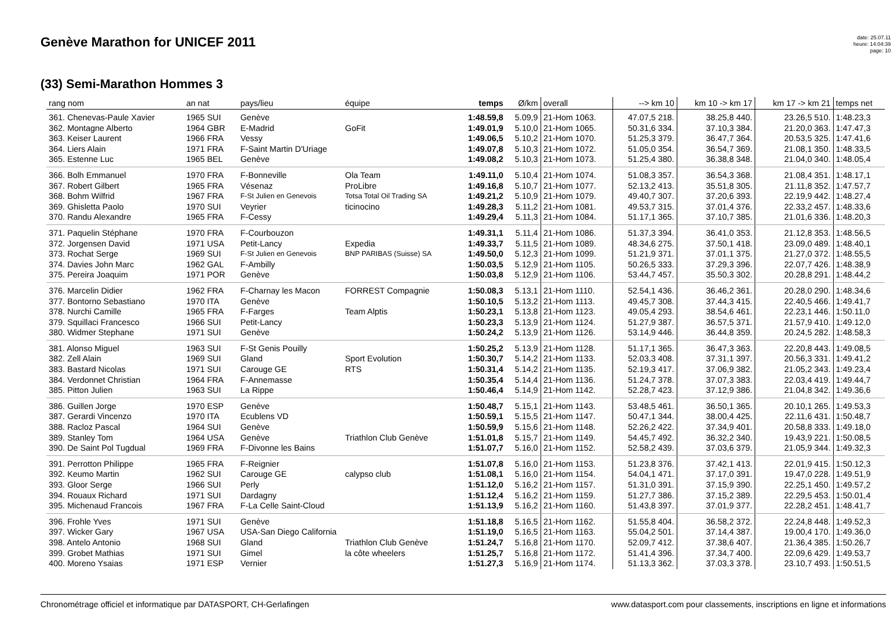Genève Marathon for UNICEF 2011
date: 25.07.11
heure: 14:04:39
page: 10
(33) Semi-Marathon Hommes 3
| rang nom | an nat | pays/lieu | équipe | temps | Ø/km | overall | --> km 10 | km 10 -> km 17 | km 17 -> km 21 | temps net |
| --- | --- | --- | --- | --- | --- | --- | --- | --- | --- | --- |
| 361. Chenevas-Paule Xavier | 1965 SUI | Genève | | 1:48.59,8 | 5.09,9 | 21-Hom 1063. | 47.07,5 218. | 38.25,8 440. | 23.26,5 510. | 1:48.23,3 |
| 362. Montagne Alberto | 1964 GBR | E-Madrid | GoFit | 1:49.01,9 | 5.10,0 | 21-Hom 1065. | 50.31,6 334. | 37.10,3 384. | 21.20,0 363. | 1:47.47,3 |
| 363. Keiser Laurent | 1966 FRA | Vessy | | 1:49.06,5 | 5.10,2 | 21-Hom 1070. | 51.25,3 379. | 36.47,7 364. | 20.53,5 325. | 1:47.41,6 |
| 364. Liers Alain | 1971 FRA | F-Saint Martin D'Uriage | | 1:49.07,8 | 5.10,3 | 21-Hom 1072. | 51.05,0 354. | 36.54,7 369. | 21.08,1 350. | 1:48.33,5 |
| 365. Estenne Luc | 1965 BEL | Genève | | 1:49.08,2 | 5.10,3 | 21-Hom 1073. | 51.25,4 380. | 36.38,8 348. | 21.04,0 340. | 1:48.05,4 |
| 366. Bolh Emmanuel | 1970 FRA | F-Bonneville | Ola Team | 1:49.11,0 | 5.10,4 | 21-Hom 1074. | 51.08,3 357. | 36.54,3 368. | 21.08,4 351. | 1:48.17,1 |
| 367. Robert Gilbert | 1965 FRA | Vésenaz | ProLibre | 1:49.16,8 | 5.10,7 | 21-Hom 1077. | 52.13,2 413. | 35.51,8 305. | 21.11,8 352. | 1:47.57,7 |
| 368. Bohm Wilfrid | 1967 FRA | F-St Julien en Genevois | Totsa Total Oil Trading SA | 1:49.21,2 | 5.10,9 | 21-Hom 1079. | 49.40,7 307. | 37.20,6 393. | 22.19,9 442. | 1:48.27,4 |
| 369. Ghisletta Paolo | 1970 SUI | Veyrier | ticinocino | 1:49.28,3 | 5.11,2 | 21-Hom 1081. | 49.53,7 315. | 37.01,4 376. | 22.33,2 457. | 1:48.33,6 |
| 370. Randu Alexandre | 1965 FRA | F-Cessy | | 1:49.29,4 | 5.11,3 | 21-Hom 1084. | 51.17,1 365. | 37.10,7 385. | 21.01,6 336. | 1:48.20,3 |
| 371. Paquelin Stéphane | 1970 FRA | F-Courbouzon | | 1:49.31,1 | 5.11,4 | 21-Hom 1086. | 51.37,3 394. | 36.41,0 353. | 21.12,8 353. | 1:48.56,5 |
| 372. Jorgensen David | 1971 USA | Petit-Lancy | Expedia | 1:49.33,7 | 5.11,5 | 21-Hom 1089. | 48.34,6 275. | 37.50,1 418. | 23.09,0 489. | 1:48.40,1 |
| 373. Rochat Serge | 1969 SUI | F-St Julien en Genevois | BNP PARIBAS (Suisse) SA | 1:49.50,0 | 5.12,3 | 21-Hom 1099. | 51.21,9 371. | 37.01,1 375. | 21.27,0 372. | 1:48.55,5 |
| 374. Davies John Marc | 1962 GAL | F-Ambilly | | 1:50.03,5 | 5.12,9 | 21-Hom 1105. | 50.26,5 333. | 37.29,3 396. | 22.07,7 426. | 1:48.38,9 |
| 375. Pereira Joaquim | 1971 POR | Genève | | 1:50.03,8 | 5.12,9 | 21-Hom 1106. | 53.44,7 457. | 35.50,3 302. | 20.28,8 291. | 1:48.44,2 |
| 376. Marcelin Didier | 1962 FRA | F-Charnay les Macon | FORREST Compagnie | 1:50.08,3 | 5.13,1 | 21-Hom 1110. | 52.54,1 436. | 36.46,2 361. | 20.28,0 290. | 1:48.34,6 |
| 377. Bontorno Sebastiano | 1970 ITA | Genève | | 1:50.10,5 | 5.13,2 | 21-Hom 1113. | 49.45,7 308. | 37.44,3 415. | 22.40,5 466. | 1:49.41,7 |
| 378. Nurchi Camille | 1965 FRA | F-Farges | Team Alptis | 1:50.23,1 | 5.13,8 | 21-Hom 1123. | 49.05,4 293. | 38.54,6 461. | 22.23,1 446. | 1:50.11,0 |
| 379. Squillaci Francesco | 1966 SUI | Petit-Lancy | | 1:50.23,3 | 5.13,9 | 21-Hom 1124. | 51.27,9 387. | 36.57,5 371. | 21.57,9 410. | 1:49.12,0 |
| 380. Widmer Stephane | 1971 SUI | Genève | | 1:50.24,2 | 5.13,9 | 21-Hom 1126. | 53.14,9 446. | 36.44,8 359. | 20.24,5 282. | 1:48.58,3 |
| 381. Alonso Miguel | 1963 SUI | F-St Genis Pouilly | | 1:50.25,2 | 5.13,9 | 21-Hom 1128. | 51.17,1 365. | 36.47,3 363. | 22.20,8 443. | 1:49.08,5 |
| 382. Zell Alain | 1969 SUI | Gland | Sport Evolution | 1:50.30,7 | 5.14,2 | 21-Hom 1133. | 52.03,3 408. | 37.31,1 397. | 20.56,3 331. | 1:49.41,2 |
| 383. Bastard Nicolas | 1971 SUI | Carouge GE | RTS | 1:50.31,4 | 5.14,2 | 21-Hom 1135. | 52.19,3 417. | 37.06,9 382. | 21.05,2 343. | 1:49.23,4 |
| 384. Verdonnet Christian | 1964 FRA | F-Annemasse | | 1:50.35,4 | 5.14,4 | 21-Hom 1136. | 51.24,7 378. | 37.07,3 383. | 22.03,4 419. | 1:49.44,7 |
| 385. Pitton Julien | 1963 SUI | La Rippe | | 1:50.46,4 | 5.14,9 | 21-Hom 1142. | 52.28,7 423. | 37.12,9 386. | 21.04,8 342. | 1:49.36,6 |
| 386. Guillen Jorge | 1970 ESP | Genève | | 1:50.48,7 | 5.15,1 | 21-Hom 1143. | 53.48,5 461. | 36.50,1 365. | 20.10,1 265. | 1:49.53,3 |
| 387. Gerardi Vincenzo | 1970 ITA | Ecublens VD | | 1:50.59,1 | 5.15,5 | 21-Hom 1147. | 50.47,1 344. | 38.00,4 425. | 22.11,6 431. | 1:50.48,7 |
| 388. Racloz Pascal | 1964 SUI | Genève | | 1:50.59,9 | 5.15,6 | 21-Hom 1148. | 52.26,2 422. | 37.34,9 401. | 20.58,8 333. | 1:49.18,0 |
| 389. Stanley Tom | 1964 USA | Genève | Triathlon Club Genève | 1:51.01,8 | 5.15,7 | 21-Hom 1149. | 54.45,7 492. | 36.32,2 340. | 19.43,9 221. | 1:50.08,5 |
| 390. De Saint Pol Tugdual | 1969 FRA | F-Divonne les Bains | | 1:51.07,7 | 5.16,0 | 21-Hom 1152. | 52.58,2 439. | 37.03,6 379. | 21.05,9 344. | 1:49.32,3 |
| 391. Perrotton Philippe | 1965 FRA | F-Reignier | | 1:51.07,8 | 5.16,0 | 21-Hom 1153. | 51.23,8 376. | 37.42,1 413. | 22.01,9 415. | 1:50.12,3 |
| 392. Keumo Martin | 1962 SUI | Carouge GE | calypso club | 1:51.08,1 | 5.16,0 | 21-Hom 1154. | 54.04,1 471. | 37.17,0 391. | 19.47,0 228. | 1:49.51,9 |
| 393. Gloor Serge | 1966 SUI | Perly | | 1:51.12,0 | 5.16,2 | 21-Hom 1157. | 51.31,0 391. | 37.15,9 390. | 22.25,1 450. | 1:49.57,2 |
| 394. Rouaux Richard | 1971 SUI | Dardagny | | 1:51.12,4 | 5.16,2 | 21-Hom 1159. | 51.27,7 386. | 37.15,2 389. | 22.29,5 453. | 1:50.01,4 |
| 395. Michenaud Francois | 1967 FRA | F-La Celle Saint-Cloud | | 1:51.13,9 | 5.16,2 | 21-Hom 1160. | 51.43,8 397. | 37.01,9 377. | 22.28,2 451. | 1:48.41,7 |
| 396. Frohle Yves | 1971 SUI | Genève | | 1:51.18,8 | 5.16,5 | 21-Hom 1162. | 51.55,8 404. | 36.58,2 372. | 22.24,8 448. | 1:49.52,3 |
| 397. Wicker Gary | 1967 USA | USA-San Diego California | | 1:51.19,0 | 5.16,5 | 21-Hom 1163. | 55.04,2 501. | 37.14,4 387. | 19.00,4 170. | 1:49.36,0 |
| 398. Antelo Antonio | 1968 SUI | Gland | Triathlon Club Genève | 1:51.24,7 | 5.16,8 | 21-Hom 1170. | 52.09,7 412. | 37.38,6 407. | 21.36,4 385. | 1:50.26,7 |
| 399. Grobet Mathias | 1971 SUI | Gimel | la côte wheelers | 1:51.25,7 | 5.16,8 | 21-Hom 1172. | 51.41,4 396. | 37.34,7 400. | 22.09,6 429. | 1:49.53,7 |
| 400. Moreno Ysaias | 1971 ESP | Vernier | | 1:51.27,3 | 5.16,9 | 21-Hom 1174. | 51.13,3 362. | 37.03,3 378. | 23.10,7 493. | 1:50.51,5 |
Chronométrage officiel et informatique par DATASPORT, CH-Gerlafingen www.datasport.com pour classements, inscriptions en ligne et informations